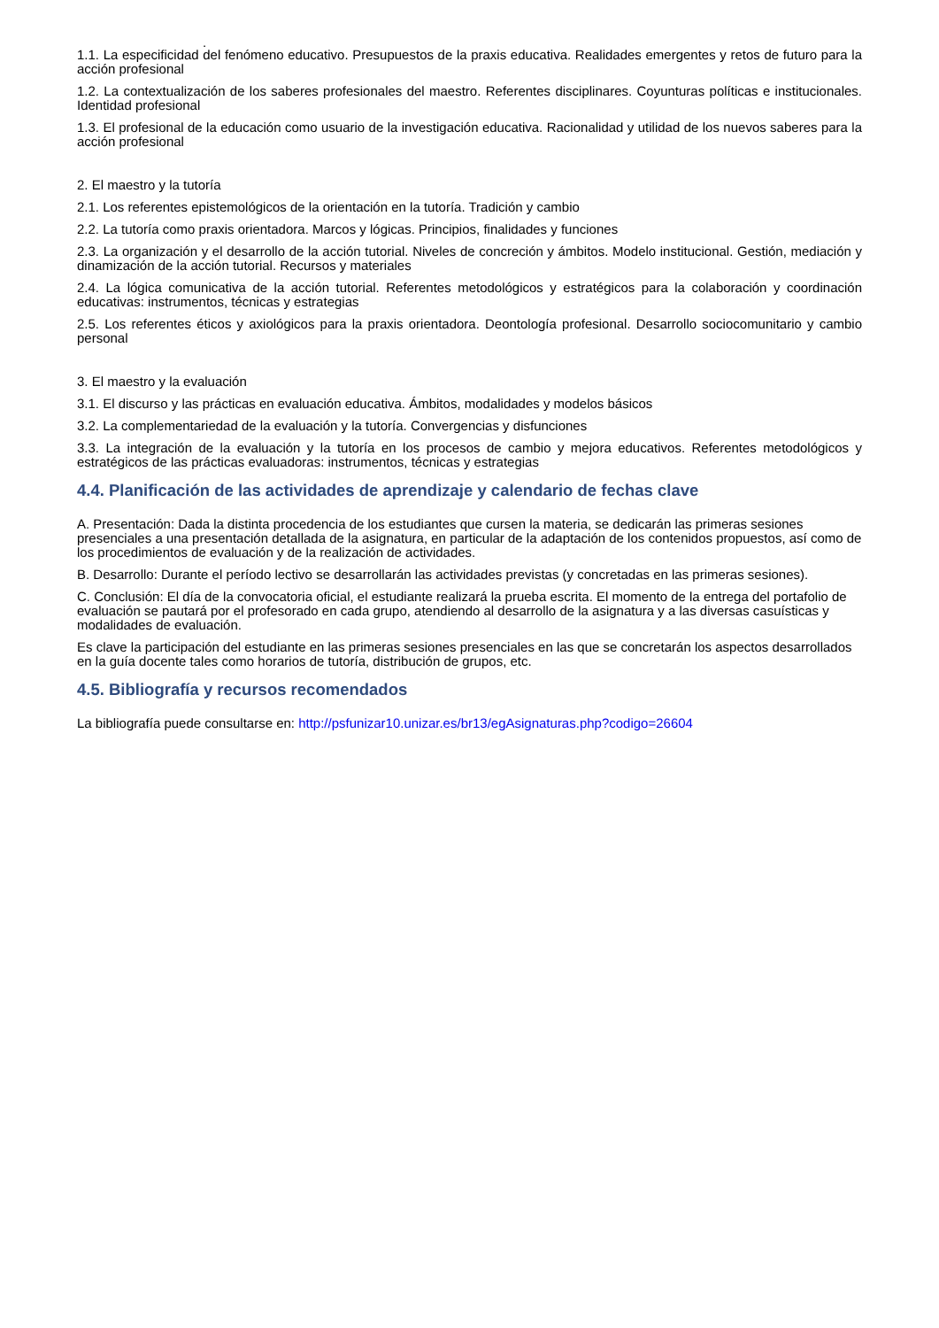.
1.1. La especificidad del fenómeno educativo. Presupuestos de la praxis educativa. Realidades emergentes y retos de futuro para la acción profesional
1.2. La contextualización de los saberes profesionales del maestro. Referentes disciplinares. Coyunturas políticas e institucionales. Identidad profesional
1.3. El profesional de la educación como usuario de la investigación educativa. Racionalidad y utilidad de los nuevos saberes para la acción profesional
2. El maestro y la tutoría
2.1. Los referentes epistemológicos de la orientación en la tutoría. Tradición y cambio
2.2. La tutoría como praxis orientadora. Marcos y lógicas. Principios, finalidades y funciones
2.3. La organización y el desarrollo de la acción tutorial. Niveles de concreción y ámbitos. Modelo institucional. Gestión, mediación y dinamización de la acción tutorial. Recursos y materiales
2.4. La lógica comunicativa de la acción tutorial. Referentes metodológicos y estratégicos para la colaboración y coordinación educativas: instrumentos, técnicas y estrategias
2.5. Los referentes éticos y axiológicos para la praxis orientadora. Deontología profesional. Desarrollo sociocomunitario y cambio personal
3. El maestro y la evaluación
3.1. El discurso y las prácticas en evaluación educativa. Ámbitos, modalidades y modelos básicos
3.2. La complementariedad de la evaluación y la tutoría. Convergencias y disfunciones
3.3. La integración de la evaluación y la tutoría en los procesos de cambio y mejora educativos. Referentes metodológicos y estratégicos de las prácticas evaluadoras: instrumentos, técnicas y estrategias
4.4. Planificación de las actividades de aprendizaje y calendario de fechas clave
A. Presentación: Dada la distinta procedencia de los estudiantes que cursen la materia, se dedicarán las primeras sesiones presenciales a una presentación detallada de la asignatura, en particular de la adaptación de los contenidos propuestos, así como de los procedimientos de evaluación y de la realización de actividades.
B. Desarrollo: Durante el período lectivo se desarrollarán las actividades previstas (y concretadas en las primeras sesiones).
C. Conclusión: El día de la convocatoria oficial, el estudiante realizará la prueba escrita. El momento de la entrega del portafolio de evaluación se pautará por el profesorado en cada grupo, atendiendo al desarrollo de la asignatura y a las diversas casuísticas y modalidades de evaluación.
Es clave la participación del estudiante en las primeras sesiones presenciales en las que se concretarán los aspectos desarrollados en la guía docente tales como horarios de tutoría, distribución de grupos, etc.
4.5. Bibliografía y recursos recomendados
La bibliografía puede consultarse en: http://psfunizar10.unizar.es/br13/egAsignaturas.php?codigo=26604